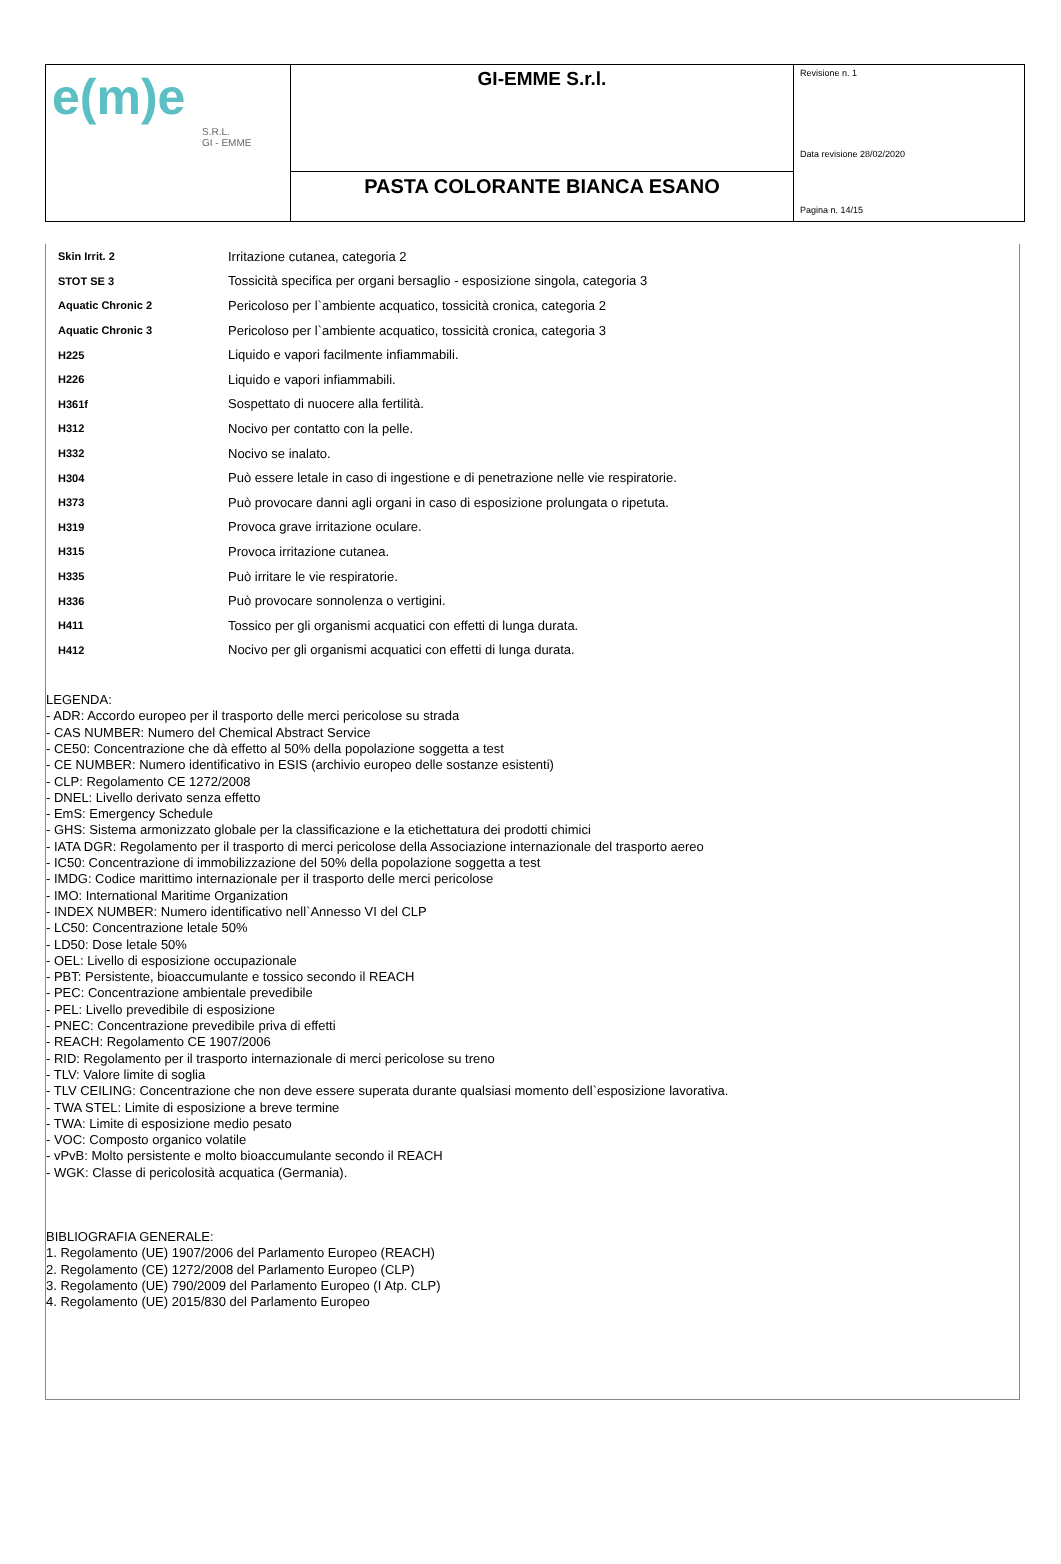| e(m)e S.R.L. GI - EMME | GI-EMME S.r.l. | Revisione n. 1 Data revisione 28/02/2020 Pagina n. 14/15 |
| | PASTA COLORANTE BIANCA ESANO | |
| Skin Irrit. 2 | Irritazione cutanea, categoria 2 |
| STOT SE 3 | Tossicità specifica per organi bersaglio - esposizione singola, categoria 3 |
| Aquatic Chronic 2 | Pericoloso per l`ambiente acquatico, tossicità cronica, categoria 2 |
| Aquatic Chronic 3 | Pericoloso per l`ambiente acquatico, tossicità cronica, categoria 3 |
| H225 | Liquido e vapori facilmente infiammabili. |
| H226 | Liquido e vapori infiammabili. |
| H361f | Sospettato di nuocere alla fertilità. |
| H312 | Nocivo per contatto con la pelle. |
| H332 | Nocivo se inalato. |
| H304 | Può essere letale in caso di ingestione e di penetrazione nelle vie respiratorie. |
| H373 | Può provocare danni agli organi in caso di esposizione prolungata o ripetuta. |
| H319 | Provoca grave irritazione oculare. |
| H315 | Provoca irritazione cutanea. |
| H335 | Può irritare le vie respiratorie. |
| H336 | Può provocare sonnolenza o vertigini. |
| H411 | Tossico per gli organismi acquatici con effetti di lunga durata. |
| H412 | Nocivo per gli organismi acquatici con effetti di lunga durata. |
LEGENDA:
- ADR: Accordo europeo per il trasporto delle merci pericolose su strada
- CAS NUMBER: Numero del Chemical Abstract Service
- CE50: Concentrazione che dà effetto al 50% della popolazione soggetta a test
- CE NUMBER: Numero identificativo in ESIS (archivio europeo delle sostanze esistenti)
- CLP: Regolamento CE 1272/2008
- DNEL: Livello derivato senza effetto
- EmS: Emergency Schedule
- GHS: Sistema armonizzato globale per la classificazione e la etichettatura dei prodotti chimici
- IATA DGR: Regolamento per il trasporto di merci pericolose della Associazione internazionale del trasporto aereo
- IC50: Concentrazione di immobilizzazione del 50% della popolazione soggetta a test
- IMDG: Codice marittimo internazionale per il trasporto delle merci pericolose
- IMO: International Maritime Organization
- INDEX NUMBER: Numero identificativo nell`Annesso VI del CLP
- LC50: Concentrazione letale 50%
- LD50: Dose letale 50%
- OEL: Livello di esposizione occupazionale
- PBT: Persistente, bioaccumulante e tossico secondo il REACH
- PEC: Concentrazione ambientale prevedibile
- PEL: Livello prevedibile di esposizione
- PNEC: Concentrazione prevedibile priva di effetti
- REACH: Regolamento CE 1907/2006
- RID: Regolamento per il trasporto internazionale di merci pericolose su treno
- TLV: Valore limite di soglia
- TLV CEILING: Concentrazione che non deve essere superata durante qualsiasi momento dell`esposizione lavorativa.
- TWA STEL: Limite di esposizione a breve termine
- TWA: Limite di esposizione medio pesato
- VOC: Composto organico volatile
- vPvB: Molto persistente e molto bioaccumulante secondo il REACH
- WGK: Classe di pericolosità acquatica (Germania).
BIBLIOGRAFIA GENERALE:
1. Regolamento (UE) 1907/2006 del Parlamento Europeo (REACH)
2. Regolamento (CE) 1272/2008 del Parlamento Europeo (CLP)
3. Regolamento (UE) 790/2009 del Parlamento Europeo (I Atp. CLP)
4. Regolamento (UE) 2015/830 del Parlamento Europeo